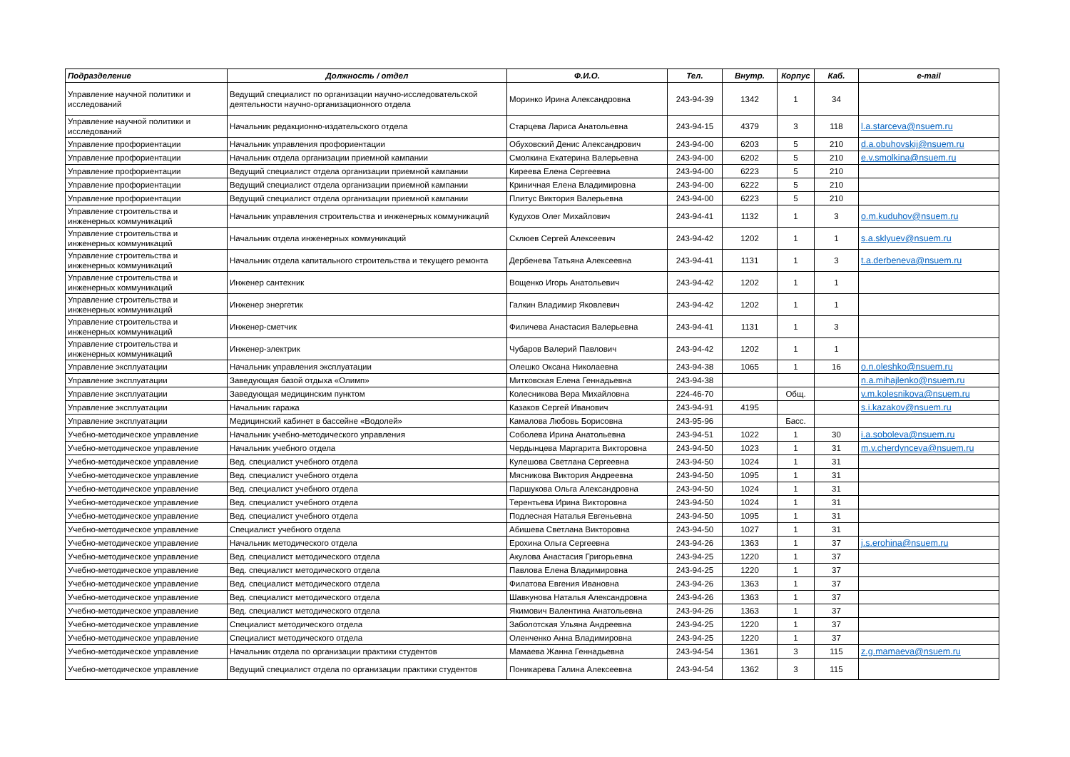| Подразделение | Должность / отдел | Ф.И.О. | Тел. | Внутр. | Корпус | Каб. | e-mail |
| --- | --- | --- | --- | --- | --- | --- | --- |
| Управление научной политики и исследований | Ведущий специалист по организации научно-исследовательской деятельности научно-организационного отдела | Моринко Ирина Александровна | 243-94-39 | 1342 | 1 | 34 | |
| Управление научной политики и исследований | Начальник редакционно-издательского отдела | Старцева Лариса Анатольевна | 243-94-15 | 4379 | 3 | 118 | l.a.starceva@nsuem.ru |
| Управление профориентации | Начальник управления профориентации | Обуховский Денис Александрович | 243-94-00 | 6203 | 5 | 210 | d.a.obuhovskij@nsuem.ru |
| Управление профориентации | Начальник отдела организации приемной кампании | Смолкина Екатерина Валерьевна | 243-94-00 | 6202 | 5 | 210 | e.v.smolkina@nsuem.ru |
| Управление профориентации | Ведущий специалист отдела организации приемной кампании | Киреева Елена Сергеевна | 243-94-00 | 6223 | 5 | 210 | |
| Управление профориентации | Ведущий специалист отдела организации приемной кампании | Криничная Елена Владимировна | 243-94-00 | 6222 | 5 | 210 | |
| Управление профориентации | Ведущий специалист отдела организации приемной кампании | Плитус Виктория Валерьевна | 243-94-00 | 6223 | 5 | 210 | |
| Управление строительства и инженерных коммуникаций | Начальник управления строительства и инженерных коммуникаций | Кудухов Олег Михайлович | 243-94-41 | 1132 | 1 | 3 | o.m.kuduhov@nsuem.ru |
| Управление строительства и инженерных коммуникаций | Начальник отдела инженерных коммуникаций | Склюев Сергей Алексеевич | 243-94-42 | 1202 | 1 | 1 | s.a.sklyuev@nsuem.ru |
| Управление строительства и инженерных коммуникаций | Начальник отдела капитального строительства и текущего ремонта | Дербенева Татьяна Алексеевна | 243-94-41 | 1131 | 1 | 3 | t.a.derbeneva@nsuem.ru |
| Управление строительства и инженерных коммуникаций | Инженер сантехник | Вощенко Игорь Анатольевич | 243-94-42 | 1202 | 1 | 1 | |
| Управление строительства и инженерных коммуникаций | Инженер энергетик | Галкин Владимир Яковлевич | 243-94-42 | 1202 | 1 | 1 | |
| Управление строительства и инженерных коммуникаций | Инженер-сметчик | Филичева Анастасия Валерьевна | 243-94-41 | 1131 | 1 | 3 | |
| Управление строительства и инженерных коммуникаций | Инженер-электрик | Чубаров Валерий Павлович | 243-94-42 | 1202 | 1 | 1 | |
| Управление эксплуатации | Начальник управления эксплуатации | Олешко Оксана Николаевна | 243-94-38 | 1065 | 1 | 16 | o.n.oleshko@nsuem.ru |
| Управление эксплуатации | Заведующая базой отдыха «Олимп» | Митковская Елена Геннадьевна | 243-94-38 | | | | n.a.mihajlenko@nsuem.ru |
| Управление эксплуатации | Заведующая медицинским пунктом | Колесникова Вера Михайловна | 224-46-70 | | Общ. | | v.m.kolesnikova@nsuem.ru |
| Управление эксплуатации | Начальник гаража | Казаков Сергей Иванович | 243-94-91 | 4195 | | | s.i.kazakov@nsuem.ru |
| Управление эксплуатации | Медицинский кабинет в бассейне «Водолей» | Камалова Любовь Борисовна | 243-95-96 | | Басс. | | |
| Учебно-методическое управление | Начальник учебно-методического управления | Соболева Ирина Анатольевна | 243-94-51 | 1022 | 1 | 30 | i.a.soboleva@nsuem.ru |
| Учебно-методическое управление | Начальник учебного отдела | Чердынцева Маргарита Викторовна | 243-94-50 | 1023 | 1 | 31 | m.v.cherdynceva@nsuem.ru |
| Учебно-методическое управление | Вед. специалист учебного отдела | Кулешова Светлана Сергеевна | 243-94-50 | 1024 | 1 | 31 | |
| Учебно-методическое управление | Вед. специалист учебного отдела | Мясникова Виктория Андреевна | 243-94-50 | 1095 | 1 | 31 | |
| Учебно-методическое управление | Вед. специалист учебного отдела | Паршукова Ольга Александровна | 243-94-50 | 1024 | 1 | 31 | |
| Учебно-методическое управление | Вед. специалист учебного отдела | Терентьева Ирина Викторовна | 243-94-50 | 1024 | 1 | 31 | |
| Учебно-методическое управление | Вед. специалист учебного отдела | Подлесная Наталья Евгеньевна | 243-94-50 | 1095 | 1 | 31 | |
| Учебно-методическое управление | Специалист учебного отдела | Абишева Светлана Викторовна | 243-94-50 | 1027 | 1 | 31 | |
| Учебно-методическое управление | Начальник методического отдела | Ерохина Ольга Сергеевна | 243-94-26 | 1363 | 1 | 37 | j.s.erohina@nsuem.ru |
| Учебно-методическое управление | Вед. специалист методического отдела | Акулова Анастасия Григорьевна | 243-94-25 | 1220 | 1 | 37 | |
| Учебно-методическое управление | Вед. специалист методического отдела | Павлова Елена Владимировна | 243-94-25 | 1220 | 1 | 37 | |
| Учебно-методическое управление | Вед. специалист методического отдела | Филатова Евгения Ивановна | 243-94-26 | 1363 | 1 | 37 | |
| Учебно-методическое управление | Вед. специалист методического отдела | Шавкунова Наталья Александровна | 243-94-26 | 1363 | 1 | 37 | |
| Учебно-методическое управление | Вед. специалист методического отдела | Якимович Валентина Анатольевна | 243-94-26 | 1363 | 1 | 37 | |
| Учебно-методическое управление | Специалист методического отдела | Заболотская Ульяна Андреевна | 243-94-25 | 1220 | 1 | 37 | |
| Учебно-методическое управление | Специалист методического отдела | Оленченко Анна Владимировна | 243-94-25 | 1220 | 1 | 37 | |
| Учебно-методическое управление | Начальник отдела по организации практики студентов | Мамаева Жанна Геннадьевна | 243-94-54 | 1361 | 3 | 115 | z.g.mamaeva@nsuem.ru |
| Учебно-методическое управление | Ведущий специалист отдела по организации практики студентов | Поникарева Галина Алексеевна | 243-94-54 | 1362 | 3 | 115 | |